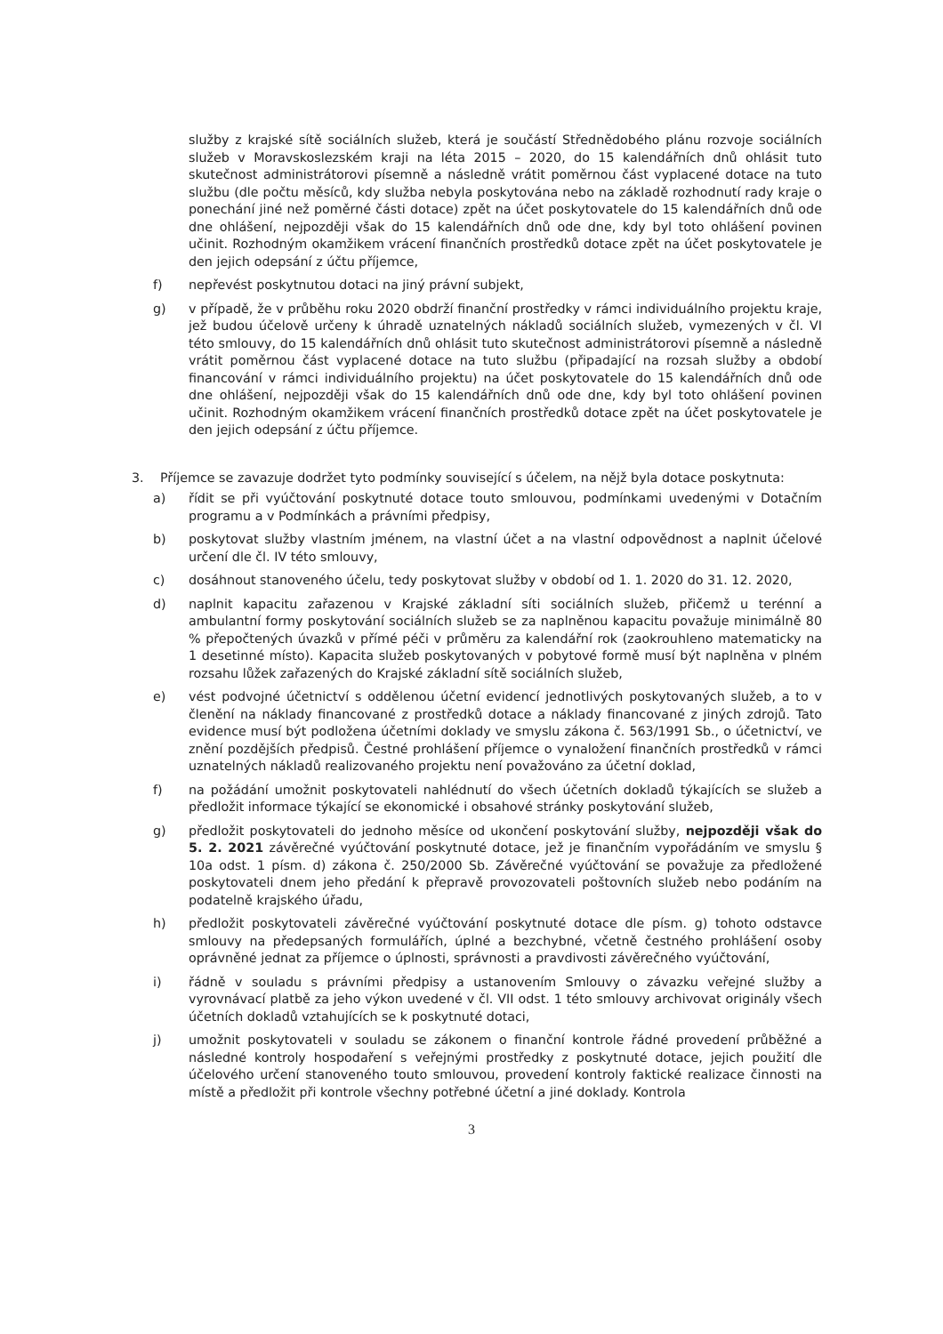služby z krajské sítě sociálních služeb, která je součástí Střednědobého plánu rozvoje sociálních služeb v Moravskoslezském kraji na léta 2015 – 2020, do 15 kalendářních dnů ohlásit tuto skutečnost administrátorovi písemně a následně vrátit poměrnou část vyplacené dotace na tuto službu (dle počtu měsíců, kdy služba nebyla poskytována nebo na základě rozhodnutí rady kraje o ponechání jiné než poměrné části dotace) zpět na účet poskytovatele do 15 kalendářních dnů ode dne ohlášení, nejpozději však do 15 kalendářních dnů ode dne, kdy byl toto ohlášení povinen učinit. Rozhodným okamžikem vrácení finančních prostředků dotace zpět na účet poskytovatele je den jejich odepsání z účtu příjemce,
f) nepřevést poskytnutou dotaci na jiný právní subjekt,
g) v případě, že v průběhu roku 2020 obdrží finanční prostředky v rámci individuálního projektu kraje, jež budou účelově určeny k úhradě uznatelných nákladů sociálních služeb, vymezených v čl. VI této smlouvy, do 15 kalendářních dnů ohlásit tuto skutečnost administrátorovi písemně a následně vrátit poměrnou část vyplacené dotace na tuto službu (připadající na rozsah služby a období financování v rámci individuálního projektu) na účet poskytovatele do 15 kalendářních dnů ode dne ohlášení, nejpozději však do 15 kalendářních dnů ode dne, kdy byl toto ohlášení povinen učinit. Rozhodným okamžikem vrácení finančních prostředků dotace zpět na účet poskytovatele je den jejich odepsání z účtu příjemce.
3. Příjemce se zavazuje dodržet tyto podmínky související s účelem, na nějž byla dotace poskytnuta:
a) řídit se při vyúčtování poskytnuté dotace touto smlouvou, podmínkami uvedenými v Dotačním programu a v Podmínkách a právními předpisy,
b) poskytovat služby vlastním jménem, na vlastní účet a na vlastní odpovědnost a naplnit účelové určení dle čl. IV této smlouvy,
c) dosáhnout stanoveného účelu, tedy poskytovat služby v období od 1. 1. 2020 do 31. 12. 2020,
d) naplnit kapacitu zařazenou v Krajské základní síti sociálních služeb, přičemž u terénní a ambulantní formy poskytování sociálních služeb se za naplněnou kapacitu považuje minimálně 80 % přepočtených úvazků v přímé péči v průměru za kalendářní rok (zaokrouhleno matematicky na 1 desetinné místo). Kapacita služeb poskytovaných v pobytové formě musí být naplněna v plném rozsahu lůžek zařazených do Krajské základní sítě sociálních služeb,
e) vést podvojné účetnictví s oddělenou účetní evidencí jednotlivých poskytovaných služeb, a to v členění na náklady financované z prostředků dotace a náklady financované z jiných zdrojů. Tato evidence musí být podložena účetními doklady ve smyslu zákona č. 563/1991 Sb., o účetnictví, ve znění pozdějších předpisů. Čestné prohlášení příjemce o vynaložení finančních prostředků v rámci uznatelných nákladů realizovaného projektu není považováno za účetní doklad,
f) na požádání umožnit poskytovateli nahlédnutí do všech účetních dokladů týkajících se služeb a předložit informace týkající se ekonomické i obsahové stránky poskytování služeb,
g) předložit poskytovateli do jednoho měsíce od ukončení poskytování služby, nejpozději však do 5. 2. 2021 závěrečné vyúčtování poskytnuté dotace, jež je finančním vypořádáním ve smyslu § 10a odst. 1 písm. d) zákona č. 250/2000 Sb. Závěrečné vyúčtování se považuje za předložené poskytovateli dnem jeho předání k přepravě provozovateli poštovních služeb nebo podáním na podatelně krajského úřadu,
h) předložit poskytovateli závěrečné vyúčtování poskytnuté dotace dle písm. g) tohoto odstavce smlouvy na předepsaných formulářích, úplné a bezchybné, včetně čestného prohlášení osoby oprávněné jednat za příjemce o úplnosti, správnosti a pravdivosti závěrečného vyúčtování,
i) řádně v souladu s právními předpisy a ustanovením Smlouvy o závazku veřejné služby a vyrovnávací platbě za jeho výkon uvedené v čl. VII odst. 1 této smlouvy archivovat originály všech účetních dokladů vztahujících se k poskytnuté dotaci,
j) umožnit poskytovateli v souladu se zákonem o finanční kontrole řádné provedení průběžné a následné kontroly hospodaření s veřejnými prostředky z poskytnuté dotace, jejich použití dle účelového určení stanoveného touto smlouvou, provedení kontroly faktické realizace činnosti na místě a předložit při kontrole všechny potřebné účetní a jiné doklady. Kontrola
3